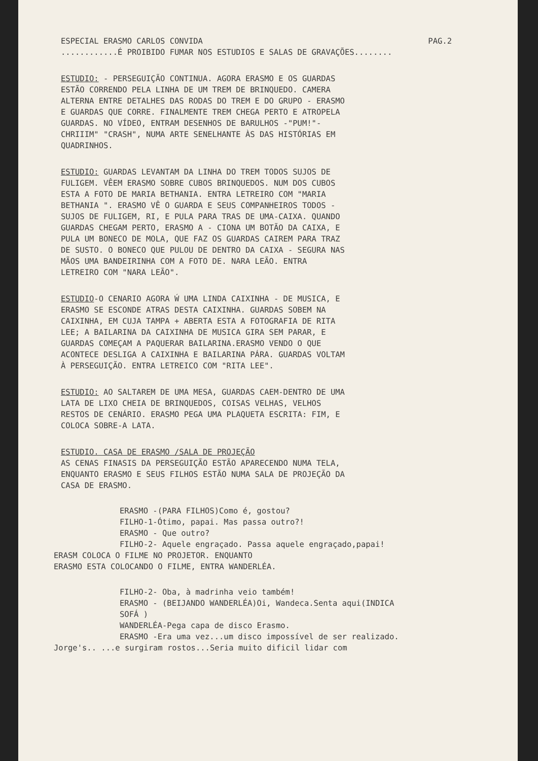ESPECIAL ERASMO CARLOS CONVIDA PAG.2
............É PROIBIDO FUMAR NOS ESTUDIOS E SALAS DE GRAVAÇÕES........
ESTUDIO: - PERSEGUIÇÃO CONTINUA. AGORA ERASMO E OS GUARDAS ESTÃO CORRENDO PELA LINHA DE UM TREM DE BRINQUEDO. CAMERA ALTERNA ENTRE DETALHES DAS RODAS DO TREM E DO GRUPO - ERASMO E GUARDAS QUE CORRE. FINALMENTE TREM CHEGA PERTO E ATROPELA GUARDAS. NO VÍDEO, ENTRAM DESENHOS DE BARULHOS -"PUM!"-CHRIIIM" "CRASH", NUMA ARTE SENELHANTE ÀS DAS HISTÓRIAS EM QUADRINHOS.
ESTUDIO: GUARDAS LEVANTAM DA LINHA DO TREM TODOS SUJOS DE FULIGEM. VÊEM ERASMO SOBRE CUBOS BRINQUEDOS. NUM DOS CUBOS ESTA A FOTO DE MARIA BETHANIA. ENTRA LETREIRO COM "MARIA BETHANIA ". ERASMO VÊ O GUARDA E SEUS COMPANHEIROS TODOS - SUJOS DE FULIGEM, RI, E PULA PARA TRAS DE UMA-CAIXA. QUANDO GUARDAS CHEGAM PERTO, ERASMO A - CIONA UM BOTÃO DA CAIXA, E PULA UM BONECO DE MOLA, QUE FAZ OS GUARDAS CAIREM PARA TRAZ DE SUSTO. O BONECO QUE PULOU DE DENTRO DA CAIXA - SEGURA NAS MÃOS UMA BANDEIRINHA COM A FOTO DE. NARA LEÃO. ENTRA LETREIRO COM "NARA LEÃO".
ESTUDIO-O CENARIO AGORA Ẃ UMA LINDA CAIXINHA - DE MUSICA, E ERASMO SE ESCONDE ATRAS DESTA CAIXINHA. GUARDAS SOBEM NA CAIXINHA, EM CUJA TAMPA + ABERTA ESTA A FOTOGRAFIA DE RITA LEE; A BAILARINA DA CAIXINHA DE MUSICA GIRA SEM PARAR, E GUARDAS COMEÇAM A PAQUERAR BAILARINA.ERASMO VENDO O QUE ACONTECE DESLIGA A CAIXINHA E BAILARINA PÁRA. GUARDAS VOLTAM À PERSEGUIÇÃO. ENTRA LETREICO COM "RITA LEE".
ESTUDIO: AO SALTAREM DE UMA MESA, GUARDAS CAEM-DENTRO DE UMA LATA DE LIXO CHEIA DE BRINQUEDOS, COISAS VELHAS, VELHOS RESTOS DE CENÁRIO. ERASMO PEGA UMA PLAQUETA ESCRITA: FIM, E COLOCA SOBRE-A LATA.
ESTUDIO. CASA DE ERASMO /SALA DE PROJEÇÃO AS CENAS FINASIS DA PERSEGUIÇÃO ESTÃO APARECENDO NUMA TELA, ENQUANTO ERASMO E SEUS FILHOS ESTÃO NUMA SALA DE PROJEÇÃO DA CASA DE ERASMO.
ERASMO -(PARA FILHOS)Como é, gostou? FILHO-1-Ótimo, papai. Mas passa outro?! ERASMO - Que outro? FILHO-2- Aquele engraçado. Passa aquele engraçado,papai!
ERASM COLOCA O FILME NO PROJETOR. ENQUANTO ERASMO ESTA COLOCANDO O FILME, ENTRA WANDERLÉA.
FILHO-2- Oba, à madrinha veio também! ERASMO - (BEIJANDO WANDERLÉA)Oi, Wandeca.Senta aqui(INDICA SOFÁ ) WANDERLÉA-Pega capa de disco Erasmo. ERASMO -Era uma vez...um disco impossível de ser realizado.
Jorge's.. ...e surgiram rostos...Seria muito dificil lidar com